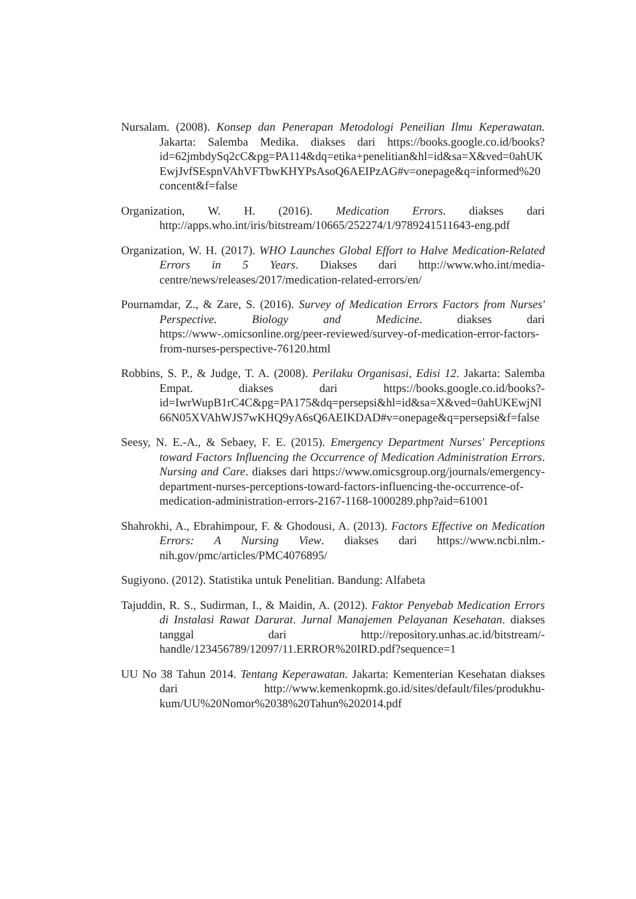Nursalam. (2008). Konsep dan Penerapan Metodologi Peneilian Ilmu Keperawatan. Jakarta: Salemba Medika. diakses dari https://books.google.co.id/books?id=62jmbdySq2cC&pg=PA114&dq=etika+penelitian&hl=id&sa=X&ved=0ahUKEwjJvfSEspnVAhVFTbwKHYPsAsoQ6AEIPzAG#v=onepage&q=informed%20concent&f=false
Organization, W. H. (2016). Medication Errors. diakses dari http://apps.who.int/iris/bitstream/10665/252274/1/9789241511643-eng.pdf
Organization, W. H. (2017). WHO Launches Global Effort to Halve Medication-Related Errors in 5 Years. Diakses dari http://www.who.int/media-centre/news/releases/2017/medication-related-errors/en/
Pournamdar, Z., & Zare, S. (2016). Survey of Medication Errors Factors from Nurses' Perspective. Biology and Medicine. diakses dari https://www-.omicsonline.org/peer-reviewed/survey-of-medication-error-factors-from-nurses-perspective-76120.html
Robbins, S. P., & Judge, T. A. (2008). Perilaku Organisasi, Edisi 12. Jakarta: Salemba Empat. diakses dari https://books.google.co.id/books?-id=IwrWupB1rC4C&pg=PA175&dq=persepsi&hl=id&sa=X&ved=0ahUKEwjNl66N05XVAhWJS7wKHQ9yA6sQ6AEIKDAD#v=onepage&q=persepsi&f=false
Seesy, N. E.-A., & Sebaey, F. E. (2015). Emergency Department Nurses' Perceptions toward Factors Influencing the Occurrence of Medication Administration Errors. Nursing and Care. diakses dari https://www.omicsgroup.org/journals/emergency-department-nurses-perceptions-toward-factors-influencing-the-occurrence-of-medication-administration-errors-2167-1168-1000289.php?aid=61001
Shahrokhi, A., Ebrahimpour, F. & Ghodousi, A. (2013). Factors Effective on Medication Errors: A Nursing View. diakses dari https://www.ncbi.nlm.-nih.gov/pmc/articles/PMC4076895/
Sugiyono. (2012). Statistika untuk Penelitian. Bandung: Alfabeta
Tajuddin, R. S., Sudirman, I., & Maidin, A. (2012). Faktor Penyebab Medication Errors di Instalasi Rawat Darurat. Jurnal Manajemen Pelayanan Kesehatan. diakses tanggal dari http://repository.unhas.ac.id/bitstream/-handle/123456789/12097/11.ERROR%20IRD.pdf?sequence=1
UU No 38 Tahun 2014. Tentang Keperawatan. Jakarta: Kementerian Kesehatan diakses dari http://www.kemenkopmk.go.id/sites/default/files/produkhu-kum/UU%20Nomor%2038%20Tahun%202014.pdf